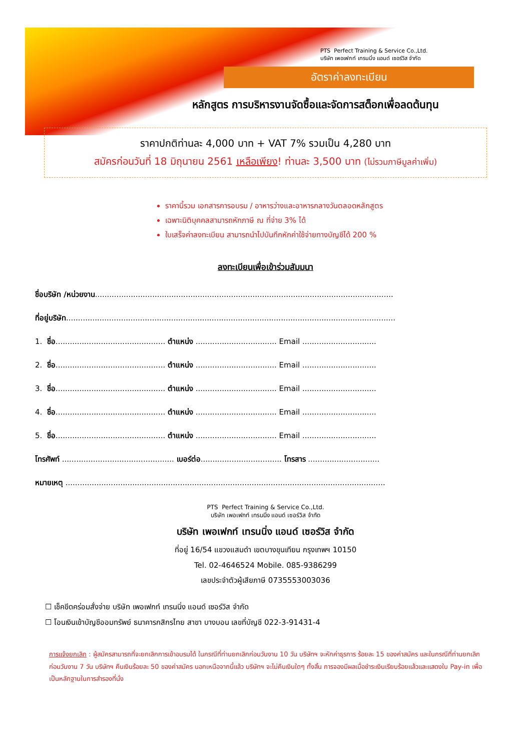PTS Perfect Training & Service Co.,Ltd.
บริษัท เพอเฟกท์ เทรนนิ่ง แอนด์ เซอร์วิส จำกัด
อัตราค่าลงทะเบียน
หลักสูตร การบริหารงานจัดซื้อและจัดการสต็อกเพื่อลดต้นทุน
ราคาปกติท่านละ 4,000 บาท + VAT 7% รวมเป็น 4,280 บาท
สมัครก่อนวันที่ 18 มิถุนายน 2561 เหลือเพียง! ท่านละ 3,500 บาท (ไม่รวมภาษีมูลค่าเพิ่ม)
ราคานี้รวม เอกสารการอบรม / อาหารว่างและอาหารกลางวันตลอดหลักสูตร
เฉพาะนิติบุคคลสามารถหักภาษี ณ ที่จ่าย 3% ได้
ใบเสร็จค่าลงทะเบียน สามารถนำไปบันทึกหักค่าใช้จ่ายทางบัญชีได้ 200 %
ลงทะเบียนเพื่อเข้าร่วมสัมมนา
ชื่อบริษัท /หน่วยงาน.............................................................................................................................
ที่อยู่บริษัท..........................................................................................................................................
1. ชื่อ.............................................. ตำแหน่ง .................................. Email ...............................
2. ชื่อ.............................................. ตำแหน่ง .................................. Email ...............................
3. ชื่อ.............................................. ตำแหน่ง .................................. Email ...............................
4. ชื่อ.............................................. ตำแหน่ง .................................. Email ...............................
5. ชื่อ.............................................. ตำแหน่ง .................................. Email ...............................
โทรศัพท์ ............................................... เบอร์ต่อ.................................. โทรสาร ..............................
หมายเหตุ ......................................................................................................................................
PTS Perfect Training & Service Co.,Ltd.
บริษัท เพอเฟกท์ เทรนนิ่ง แอนด์ เซอร์วิส จำกัด
บริษัท เพอเฟกท์ เทรนนิ่ง แอนด์ เซอร์วิส จำกัด
ที่อยู่ 16/54 แขวงแสมดำ เขตบางขุนเทียน กรุงเทพฯ 10150
Tel. 02-4646524 Mobile. 085-9386299
เลขประจำตัวผู้เสียภาษี 0735553003036
☐ เช็คขีดคร่อมสั่งจ่าย บริษัท เพอเฟกท์ เทรนนิ่ง แอนด์ เซอร์วิส จำกัด
☐ โอนเงินเข้าบัญชีออมทรัพย์ ธนาคารกสิกรไทย สาขา บางบอน เลขที่บัญชี 022-3-91431-4
การแจ้งยกเลิก : ผู้สมัครสามารถที่จะยกเลิกการเข้าอบรมได้ ในกรณีที่ท่านยกเลิกก่อนวันงาน 10 วัน บริษัทฯ จะหักค่าธุรการ ร้อยละ 15 ของค่าสมัคร และในกรณีที่ท่านยกเลิกก่อนวันงาน 7 วัน บริษัทฯ คืนเงินร้อยละ 50 ของค่าสมัคร นอกเหนือจากนี้แล้ว บริษัทฯ จะไม่คืนเงินใดๆ ทั้งสิ้น การจองมีผลเมื่อชำระเงินเรียบร้อยแล้วและแสดงใบ Pay-in เพื่อเป็นหลักฐานในการสำรองที่นั่ง